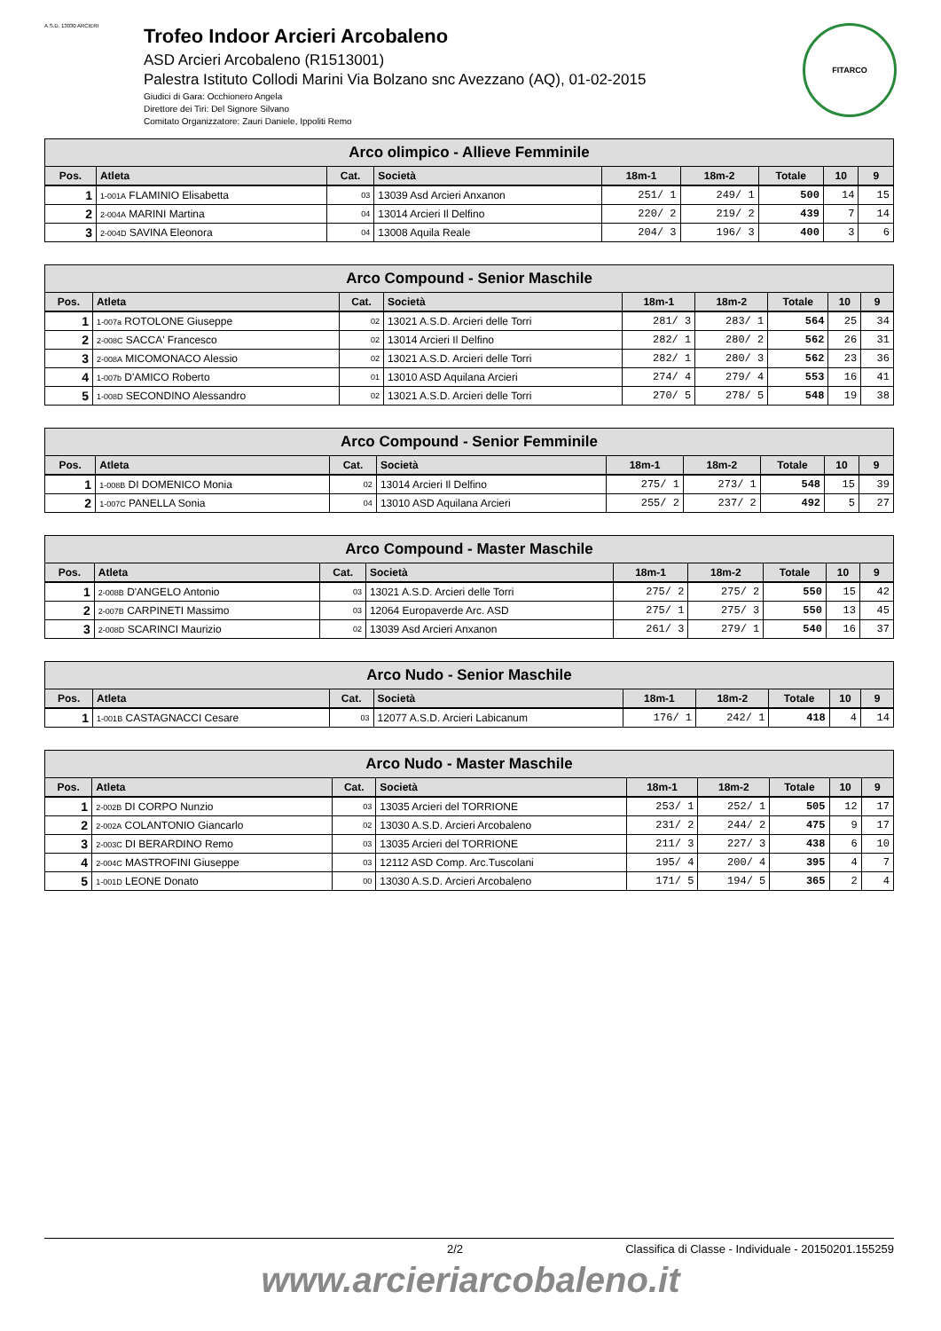A.S.D. 13030 ARCIERI
Trofeo Indoor Arcieri Arcobaleno
ASD Arcieri Arcobaleno (R1513001)
Palestra Istituto Collodi Marini Via Bolzano snc Avezzano (AQ), 01-02-2015
Giudici di Gara: Occhionero Angela
Direttore dei Tiri: Del Signore Silvano
Comitato Organizzatore: Zauri Daniele, Ippoliti Remo
FITARCO
| Arco olimpico - Allieve Femminile | | | | | | | | |
| --- | --- | --- | --- | --- | --- | --- | --- | --- |
| Pos. | Atleta | Cat. | Società | 18m-1 | 18m-2 | Totale | 10 | 9 |
| 1 | 1-001A FLAMINIO Elisabetta | 03 | 13039 Asd Arcieri Anxanon | 251/ 1 | 249/ 1 | 500 | 14 | 15 |
| 2 | 2-004A MARINI Martina | 04 | 13014 Arcieri Il Delfino | 220/ 2 | 219/ 2 | 439 | 7 | 14 |
| 3 | 2-004D SAVINA Eleonora | 04 | 13008 Aquila Reale | 204/ 3 | 196/ 3 | 400 | 3 | 6 |
| Arco Compound - Senior Maschile | | | | | | | | |
| --- | --- | --- | --- | --- | --- | --- | --- | --- |
| Pos. | Atleta | Cat. | Società | 18m-1 | 18m-2 | Totale | 10 | 9 |
| 1 | 1-007a ROTOLONE Giuseppe | 02 | 13021 A.S.D. Arcieri delle Torri | 281/ 3 | 283/ 1 | 564 | 25 | 34 |
| 2 | 2-008C SACCA' Francesco | 02 | 13014 Arcieri Il Delfino | 282/ 1 | 280/ 2 | 562 | 26 | 31 |
| 3 | 2-008A MICOMONACO Alessio | 02 | 13021 A.S.D. Arcieri delle Torri | 282/ 1 | 280/ 3 | 562 | 23 | 36 |
| 4 | 1-007b D'AMICO Roberto | 01 | 13010 ASD Aquilana Arcieri | 274/ 4 | 279/ 4 | 553 | 16 | 41 |
| 5 | 1-008D SECONDINO Alessandro | 02 | 13021 A.S.D. Arcieri delle Torri | 270/ 5 | 278/ 5 | 548 | 19 | 38 |
| Arco Compound - Senior Femminile | | | | | | | | |
| --- | --- | --- | --- | --- | --- | --- | --- | --- |
| Pos. | Atleta | Cat. | Società | 18m-1 | 18m-2 | Totale | 10 | 9 |
| 1 | 1-008B DI DOMENICO Monia | 02 | 13014 Arcieri Il Delfino | 275/ 1 | 273/ 1 | 548 | 15 | 39 |
| 2 | 1-007C PANELLA Sonia | 04 | 13010 ASD Aquilana Arcieri | 255/ 2 | 237/ 2 | 492 | 5 | 27 |
| Arco Compound - Master Maschile | | | | | | | | |
| --- | --- | --- | --- | --- | --- | --- | --- | --- |
| Pos. | Atleta | Cat. | Società | 18m-1 | 18m-2 | Totale | 10 | 9 |
| 1 | 2-008B D'ANGELO Antonio | 03 | 13021 A.S.D. Arcieri delle Torri | 275/ 2 | 275/ 2 | 550 | 15 | 42 |
| 2 | 2-007B CARPINETI Massimo | 03 | 12064 Europaverde Arc. ASD | 275/ 1 | 275/ 3 | 550 | 13 | 45 |
| 3 | 2-008D SCARINCI Maurizio | 02 | 13039 Asd Arcieri Anxanon | 261/ 3 | 279/ 1 | 540 | 16 | 37 |
| Arco Nudo - Senior Maschile | | | | | | | | |
| --- | --- | --- | --- | --- | --- | --- | --- | --- |
| Pos. | Atleta | Cat. | Società | 18m-1 | 18m-2 | Totale | 10 | 9 |
| 1 | 1-001B CASTAGNACCI Cesare | 03 | 12077 A.S.D. Arcieri Labicanum | 176/ 1 | 242/ 1 | 418 | 4 | 14 |
| Arco Nudo - Master Maschile | | | | | | | | |
| --- | --- | --- | --- | --- | --- | --- | --- | --- |
| Pos. | Atleta | Cat. | Società | 18m-1 | 18m-2 | Totale | 10 | 9 |
| 1 | 2-002B DI CORPO Nunzio | 03 | 13035 Arcieri del TORRIONE | 253/ 1 | 252/ 1 | 505 | 12 | 17 |
| 2 | 2-002A COLANTONIO Giancarlo | 02 | 13030 A.S.D. Arcieri Arcobaleno | 231/ 2 | 244/ 2 | 475 | 9 | 17 |
| 3 | 2-003C DI BERARDINO Remo | 03 | 13035 Arcieri del TORRIONE | 211/ 3 | 227/ 3 | 438 | 6 | 10 |
| 4 | 2-004C MASTROFINI Giuseppe | 03 | 12112 ASD Comp. Arc.Tuscolani | 195/ 4 | 200/ 4 | 395 | 4 | 7 |
| 5 | 1-001D LEONE Donato | 00 | 13030 A.S.D. Arcieri Arcobaleno | 171/ 5 | 194/ 5 | 365 | 2 | 4 |
2/2 Classifica di Classe - Individuale - 20150201.155259
www.arcieriarcobaleno.it